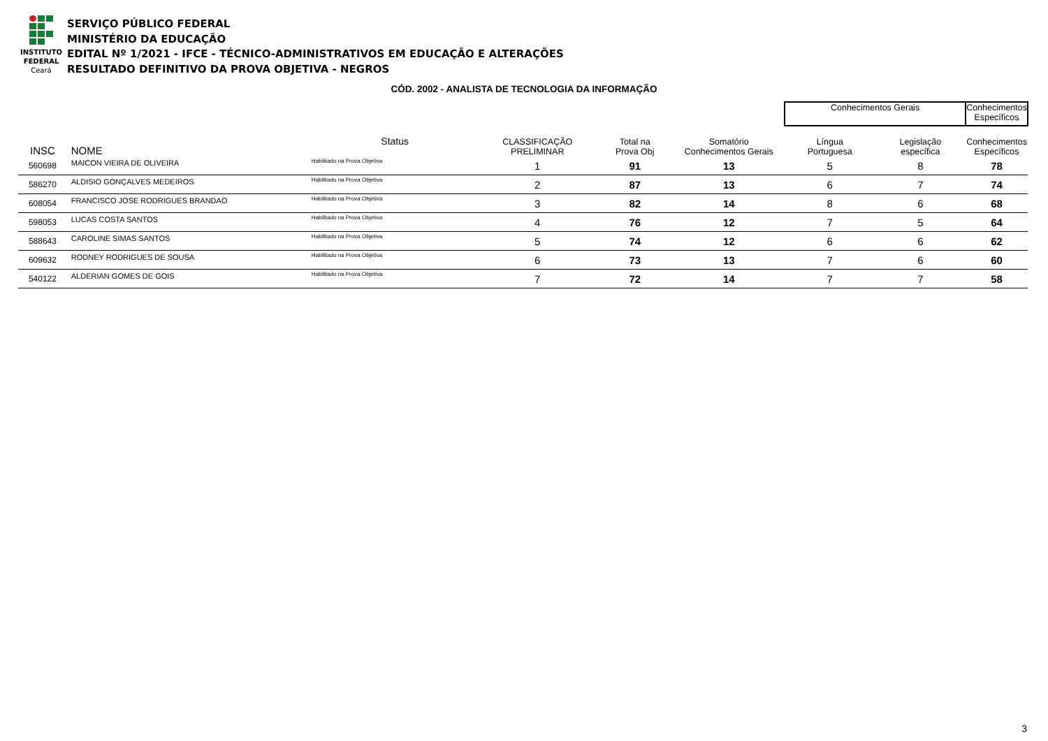INSTITUTO
FEDERAL
Ceará
SERVIÇO PÚBLICO FEDERAL
MINISTÉRIO DA EDUCAÇÃO
EDITAL Nº 1/2021 - IFCE - TÉCNICO-ADMINISTRATIVOS EM EDUCAÇÃO E ALTERAÇÕES
RESULTADO DEFINITIVO DA PROVA OBJETIVA - NEGROS
CÓD. 2002 - ANALISTA DE TECNOLOGIA DA INFORMAÇÃO
| | | | | | | | | Conhecimentos Gerais | | Conhecimentos Específicos |
| --- | --- | --- | --- | --- | --- | --- | --- | --- | --- | --- |
| INSC | | NOME | | Status | CLASSIFICAÇÃO PRELIMINAR | Total na Prova Obj | Somatório Conhecimentos Gerais | Língua Portuguesa | Legislação específica | Conhecimentos Específicos |
| 560698 | | MAICON VIEIRA DE OLIVEIRA | | Habilitado na Prova Objetiva | 1 | 91 | 13 | 5 | 8 | 78 |
| 586270 | | ALDISIO GONÇALVES MEDEIROS | | Habilitado na Prova Objetiva | 2 | 87 | 13 | 6 | 7 | 74 |
| 608054 | | FRANCISCO JOSE RODRIGUES BRANDAO | | Habilitado na Prova Objetiva | 3 | 82 | 14 | 8 | 6 | 68 |
| 598053 | | LUCAS COSTA SANTOS | | Habilitado na Prova Objetiva | 4 | 76 | 12 | 7 | 5 | 64 |
| 588643 | | CAROLINE SIMAS SANTOS | | Habilitado na Prova Objetiva | 5 | 74 | 12 | 6 | 6 | 62 |
| 609632 | | RODNEY RODRIGUES DE SOUSA | | Habilitado na Prova Objetiva | 6 | 73 | 13 | 7 | 6 | 60 |
| 540122 | | ALDERIAN GOMES DE GOIS | | Habilitado na Prova Objetiva | 7 | 72 | 14 | 7 | 7 | 58 |
3